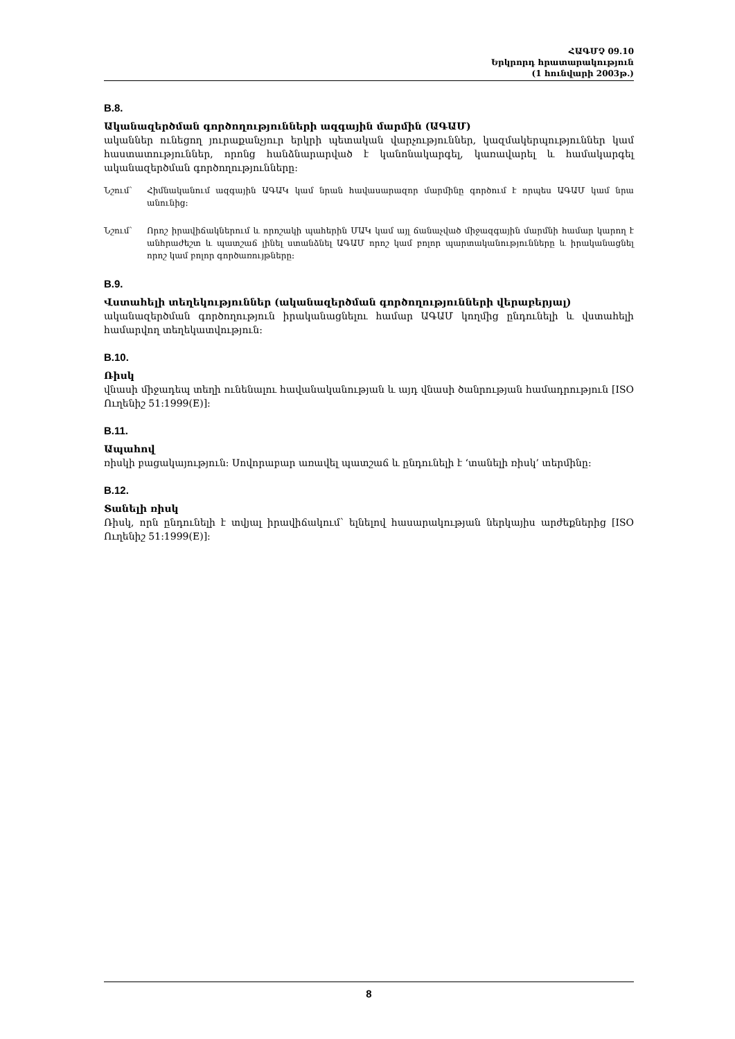ՀԱԳՄՉ 09.10
Երկրորդ հրատարակություն
(1 հունվարի 2003թ.)
B.8.
Ականազերծման գործողությունների ազգային մարմին (ԱԳԱՄ)
ականներ ունեցող յուրաքանչյուր երկրի պետական վարչություններ, կազմակերպություններ կամ հաստատություններ, որոնց հանձնարարված է կանոնակարգել, կառավարել և համակարգել ականազերծման գործողությունները:
Նշում՝ Հիմնականում ազգային ԱԳԱԿ կամ նրան հավասարազոր մարմինը գործում է որպես ԱԳԱՄ կամ նրա անունից:
Նշում՝ Որոշ իրավիճակներում և որոշակի պահերին ՄԱԿ կամ այլ ճանաչված միջազգային մարմնի համար կարող է անհրաժեշտ և պատշաճ լինել ստանձնել ԱԳԱՄ որոշ կամ բոլոր պարտականությունները և իրականացնել որոշ կամ բոլոր գործառույթները:
B.9.
Վստահելի տեղեկություններ (ականազերծման գործողությունների վերաբերյալ)
ականազերծման գործողություն իրականացնելու համար ԱԳԱՄ կողմից ընդունելի և վստահելի համարվող տեղեկատվություն:
B.10.
Ռիսկ
վնասի միջադեպ տեղի ունենալու հավանականության և այդ վնասի ծանրության համադրություն [ISO Ուղենիշ 51:1999(E)]:
B.11.
Ապահով
ռիսկի բացակայություն: Սովորաբար առավել պատշաճ և ընդունելի է ‘տանելի ռիսկ’ տերմինը:
B.12.
Տանելի ռիսկ
Ռիսկ, որն ընդունելի է տվյալ իրավիճակում՝ ելնելով հասարակության ներկայիս արժեքներից [ISO Ուղենիշ 51:1999(E)]:
8